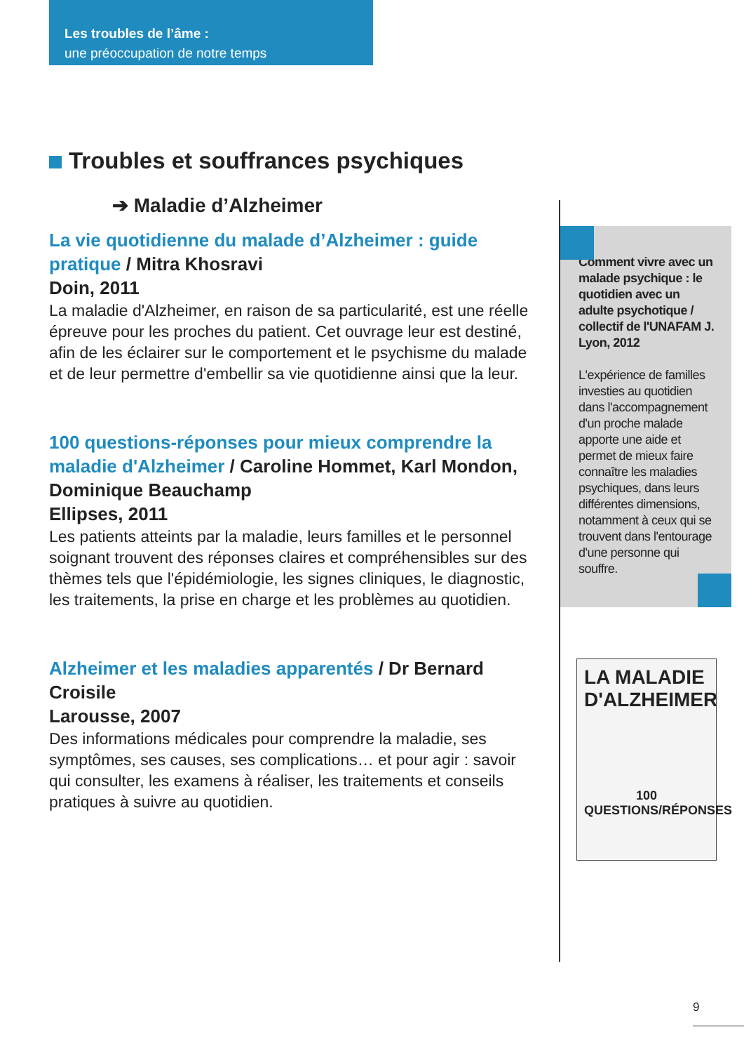Les troubles de l’âme :
une préoccupation de notre temps
Troubles et souffrances psychiques
➔ Maladie d’Alzheimer
La vie quotidienne du malade d’Alzheimer : guide pratique / Mitra Khosravi
Doin, 2011
La maladie d'Alzheimer, en raison de sa particularité, est une réelle épreuve pour les proches du patient. Cet ouvrage leur est destiné, afin de les éclairer sur le comportement et le psychisme du malade et de leur permettre d'embellir sa vie quotidienne ainsi que la leur.
100 questions-réponses pour mieux comprendre la maladie d'Alzheimer / Caroline Hommet, Karl Mondon, Dominique Beauchamp
Ellipses, 2011
Les patients atteints par la maladie, leurs familles et le personnel soignant trouvent des réponses claires et compréhensibles sur des thèmes tels que l'épidémiologie, les signes cliniques, le diagnostic, les traitements, la prise en charge et les problèmes au quotidien.
Alzheimer et les maladies apparentés / Dr Bernard Croisile
Larousse, 2007
Des informations médicales pour comprendre la maladie, ses symptômes, ses causes, ses complications… et pour agir : savoir qui consulter, les examens à réaliser, les traitements et conseils pratiques à suivre au quotidien.
Comment vivre avec un malade psychique : le quotidien avec un adulte psychotique / collectif de l'UNAFAM J. Lyon, 2012
L'expérience de familles investies au quotidien dans l'accompagnement d'un proche malade apporte une aide et permet de mieux faire connaître les maladies psychiques, dans leurs différentes dimensions, notamment à ceux qui se trouvent dans l'entourage d'une personne qui souffre.
LA MALADIE D'ALZHEIMER
100
QUESTIONS/RÉPONSES
9